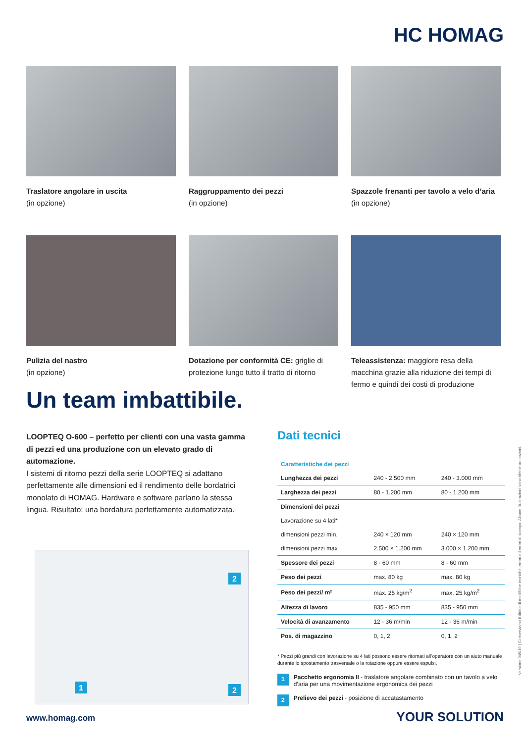HC HOMAG
Traslatore angolare in uscita
(in opzione)
Raggruppamento dei pezzi
(in opzione)
Spazzole frenanti per tavolo a velo d’aria (in opzione)
Pulizia del nastro
(in opzione)
Dotazione per conformità CE: griglie di protezione lungo tutto il tratto di ritorno
Teleassistenza: maggiore resa della macchina grazie alla riduzione dei tempi di fermo e quindi dei costi di produzione
Un team imbattibile.
LOOPTEQ O-600 – perfetto per clienti con una vasta gamma di pezzi ed una produzione con un elevato grado di automazione.
I sistemi di ritorno pezzi della serie LOOPTEQ si adattano perfettamente alle dimensioni ed il rendimento delle bordatrici monolato di HOMAG. Hardware e software parlano la stessa lingua. Risultato: una bordatura perfettamente automatizzata.
1
2
2
Dati tecnici
| Caratteristiche dei pezzi | | |
| --- | --- | --- |
| Lunghezza dei pezzi | 240 - 2.500 mm | 240 - 3.000 mm |
| Larghezza dei pezzi | 80 - 1.200 mm | 80 - 1.200 mm |
| Dimensioni dei pezzi | | |
| Lavorazione su 4 lati* | | |
| dimensioni pezzi min. | 240 × 120 mm | 240 × 120 mm |
| dimensioni pezzi max | 2.500 × 1.200 mm | 3.000 × 1.200 mm |
| Spessore dei pezzi | 8 - 60 mm | 8 - 60 mm |
| Peso dei pezzi | max. 80 kg | max. 80 kg |
| Peso dei pezzi/ m² | max. 25 kg/m<sup>2</sup> | max. 25 kg/m<sup>2</sup> |
| Altezza di lavoro | 835 - 950 mm | 835 - 950 mm |
| Velocità di avanzamento | 12 - 36 m/min | 12 - 36 m/min |
| Pos. di magazzino | 0, 1, 2 | 0, 1, 2 |
* Pezzi più grandi con lavorazione su 4 lati possono essere ritornati all’operatore con un aiuto manuale durante lo spostamento trasversale o la rotazione oppure essere espulsi.
1 Pacchetto ergonomia II - traslatore angolare combinato con un tavolo a velo d’aria per una movimentazione ergonomica dei pezzi
2 Prelievo dei pezzi - posizione di accatastamento
www.homag.com YOUR SOLUTION
Versione 045/19 | Ci riserviamo il diritto di modifiche tecniche, errori ed errori di stampa. Alcune illustrazioni sono riferite ad opzioni.